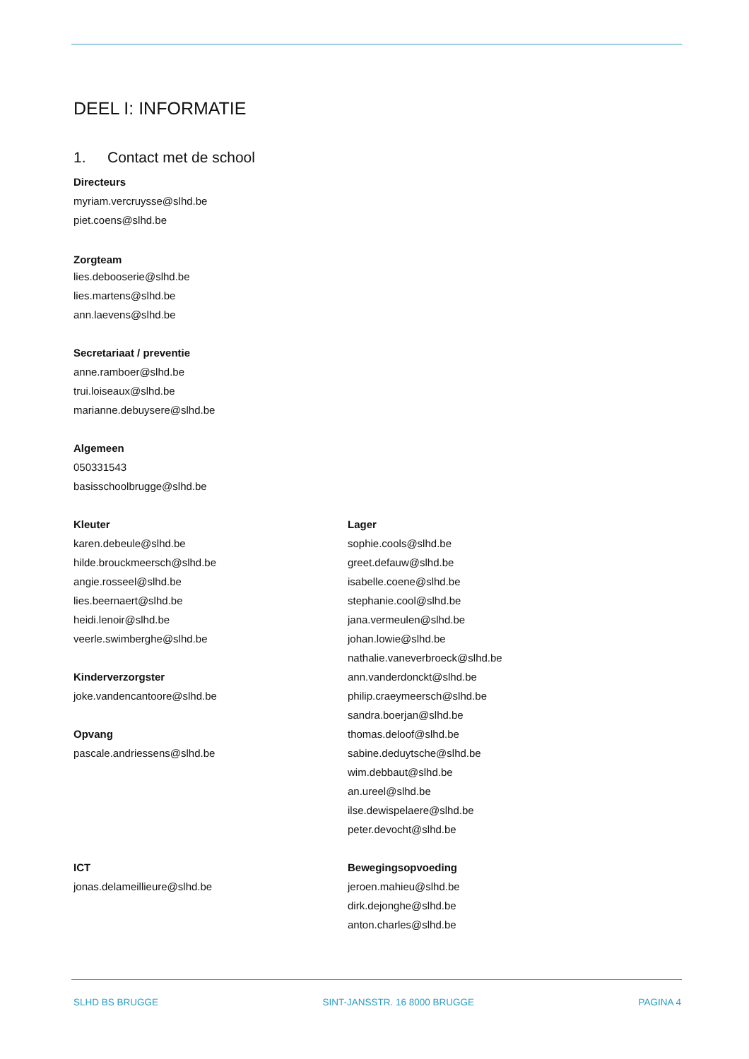DEEL I: INFORMATIE
1. Contact met de school
Directeurs
myriam.vercruysse@slhd.be
piet.coens@slhd.be
Zorgteam
lies.debooserie@slhd.be
lies.martens@slhd.be
ann.laevens@slhd.be
Secretariaat / preventie
anne.ramboer@slhd.be
trui.loiseaux@slhd.be
marianne.debuysere@slhd.be
Algemeen
050331543
basisschoolbrugge@slhd.be
Kleuter
karen.debeule@slhd.be
hilde.brouckmeersch@slhd.be
angie.rosseel@slhd.be
lies.beernaert@slhd.be
heidi.lenoir@slhd.be
veerle.swimberghe@slhd.be
Kinderverzorgster
joke.vandencantoore@slhd.be
Opvang
pascale.andriessens@slhd.be
Lager
sophie.cools@slhd.be
greet.defauw@slhd.be
isabelle.coene@slhd.be
stephanie.cool@slhd.be
jana.vermeulen@slhd.be
johan.lowie@slhd.be
nathalie.vaneverbroeck@slhd.be
ann.vanderdonckt@slhd.be
philip.craeymeersch@slhd.be
sandra.boerjan@slhd.be
thomas.deloof@slhd.be
sabine.deduytsche@slhd.be
wim.debbaut@slhd.be
an.ureel@slhd.be
ilse.dewispelaere@slhd.be
peter.devocht@slhd.be
ICT
jonas.delameillieure@slhd.be
Bewegingsopvoeding
jeroen.mahieu@slhd.be
dirk.dejonghe@slhd.be
anton.charles@slhd.be
SLHD BS BRUGGE SINT-JANSSTR. 16 8000 BRUGGE PAGINA 4